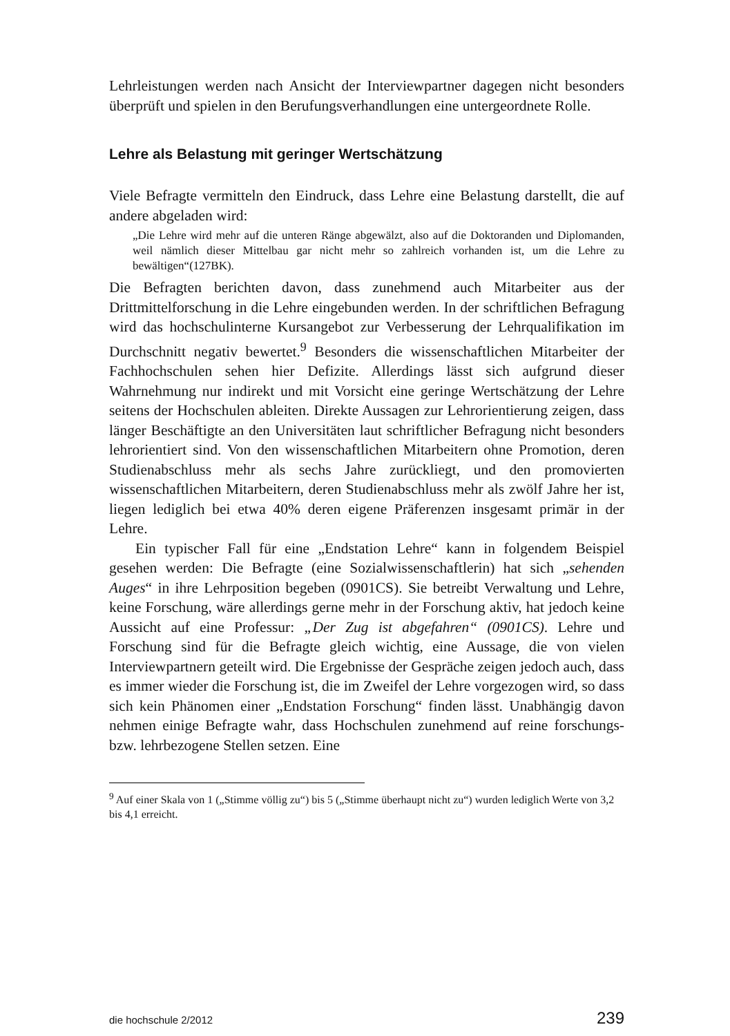Lehrleistungen werden nach Ansicht der Interviewpartner dagegen nicht besonders überprüft und spielen in den Berufungsverhandlungen eine untergeordnete Rolle.
Lehre als Belastung mit geringer Wertschätzung
Viele Befragte vermitteln den Eindruck, dass Lehre eine Belastung darstellt, die auf andere abgeladen wird:
„Die Lehre wird mehr auf die unteren Ränge abgewälzt, also auf die Doktoranden und Diplomanden, weil nämlich dieser Mittelbau gar nicht mehr so zahlreich vorhanden ist, um die Lehre zu bewältigen“(127BK).
Die Befragten berichten davon, dass zunehmend auch Mitarbeiter aus der Drittmittelforschung in die Lehre eingebunden werden. In der schriftlichen Befragung wird das hochschulinterne Kursangebot zur Verbesserung der Lehrqualifikation im Durchschnitt negativ bewertet.<sup>9</sup> Besonders die wissenschaftlichen Mitarbeiter der Fachhochschulen sehen hier Defizite. Allerdings lässt sich aufgrund dieser Wahrnehmung nur indirekt und mit Vorsicht eine geringe Wertschätzung der Lehre seitens der Hochschulen ableiten. Direkte Aussagen zur Lehrorientierung zeigen, dass länger Beschäftigte an den Universitäten laut schriftlicher Befragung nicht besonders lehrorientiert sind. Von den wissenschaftlichen Mitarbeitern ohne Promotion, deren Studienabschluss mehr als sechs Jahre zurückliegt, und den promovierten wissenschaftlichen Mitarbeitern, deren Studienabschluss mehr als zwölf Jahre her ist, liegen lediglich bei etwa 40% deren eigene Präferenzen insgesamt primär in der Lehre.
Ein typischer Fall für eine „Endstation Lehre“ kann in folgendem Beispiel gesehen werden: Die Befragte (eine Sozialwissenschaftlerin) hat sich „sehenden Auges“ in ihre Lehrposition begeben (0901CS). Sie betreibt Verwaltung und Lehre, keine Forschung, wäre allerdings gerne mehr in der Forschung aktiv, hat jedoch keine Aussicht auf eine Professur: „Der Zug ist abgefahren“ (0901CS). Lehre und Forschung sind für die Befragte gleich wichtig, eine Aussage, die von vielen Interviewpartnern geteilt wird. Die Ergebnisse der Gespräche zeigen jedoch auch, dass es immer wieder die Forschung ist, die im Zweifel der Lehre vorgezogen wird, so dass sich kein Phänomen einer „Endstation Forschung“ finden lässt. Unabhängig davon nehmen einige Befragte wahr, dass Hochschulen zunehmend auf reine forschungs- bzw. lehrbezogene Stellen setzen. Eine
<sup>9</sup> Auf einer Skala von 1 („Stimme völlig zu“) bis 5 („Stimme überhaupt nicht zu“) wurden lediglich Werte von 3,2 bis 4,1 erreicht.
die hochschule 2/2012 239